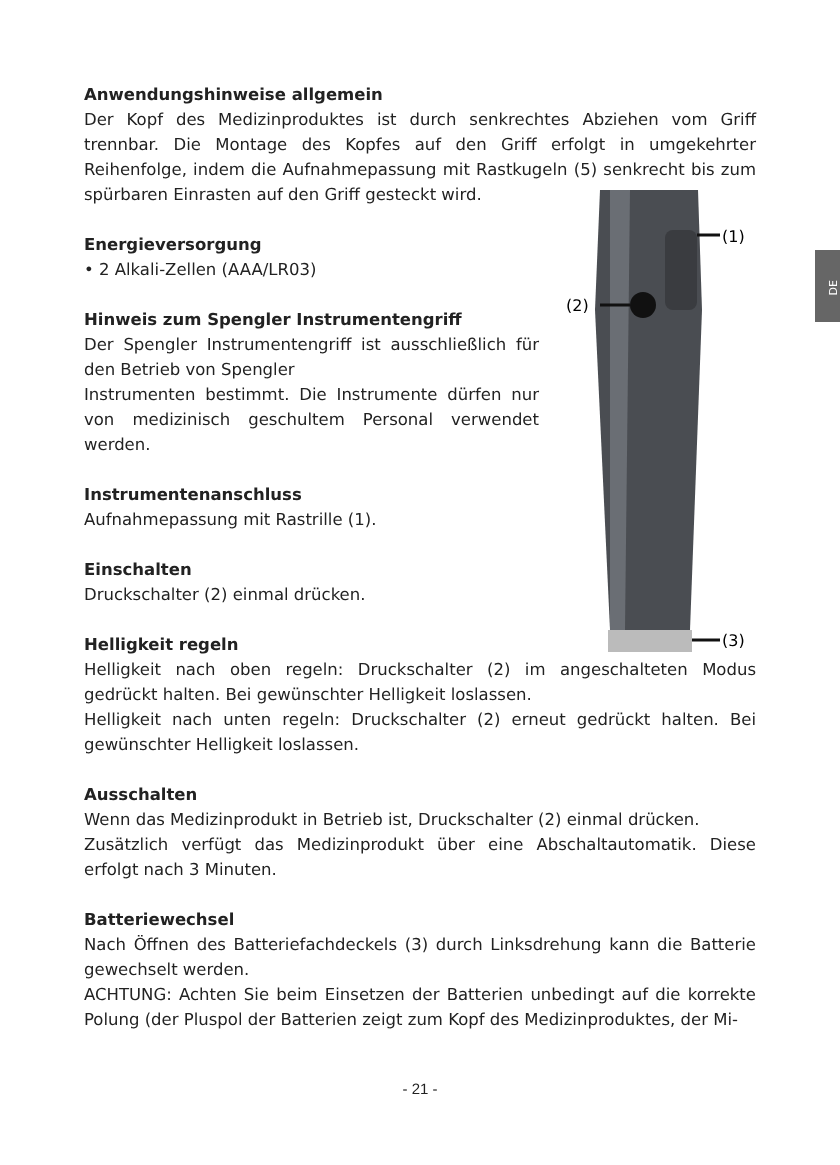(1)
(2)
(3)
DE
Anwendungshinweise allgemein
Der Kopf des Medizinproduktes ist durch senkrechtes Abziehen vom Griff trennbar. Die Montage des Kopfes auf den Griff erfolgt in umgekehrter Reihenfolge, indem die Aufnahmepassung mit Rastkugeln (5) senkrecht bis zum spürbaren Einrasten auf den Griff gesteckt wird.
Energieversorgung
• 2 Alkali-Zellen (AAA/LR03)
Hinweis zum Spengler Instrumentengriff
Der Spengler Instrumentengriff ist ausschließlich für den Betrieb von Spengler
Instrumenten bestimmt. Die Instrumente dürfen nur von medizinisch geschultem Personal verwendet werden.
Instrumentenanschluss
Aufnahmepassung mit Rastrille (1).
Einschalten
Druckschalter (2) einmal drücken.
Helligkeit regeln
Helligkeit nach oben regeln: Druckschalter (2) im angeschalteten Modus gedrückt halten. Bei gewünschter Helligkeit loslassen.
Helligkeit nach unten regeln: Druckschalter (2) erneut gedrückt halten. Bei gewünschter Helligkeit loslassen.
Ausschalten
Wenn das Medizinprodukt in Betrieb ist, Druckschalter (2) einmal drücken.
Zusätzlich verfügt das Medizinprodukt über eine Abschaltautomatik. Diese erfolgt nach 3 Minuten.
Batteriewechsel
Nach Öffnen des Batteriefachdeckels (3) durch Linksdrehung kann die Batterie gewechselt werden.
ACHTUNG: Achten Sie beim Einsetzen der Batterien unbedingt auf die korrekte Polung (der Pluspol der Batterien zeigt zum Kopf des Medizinproduktes, der Mi-
- 21 -